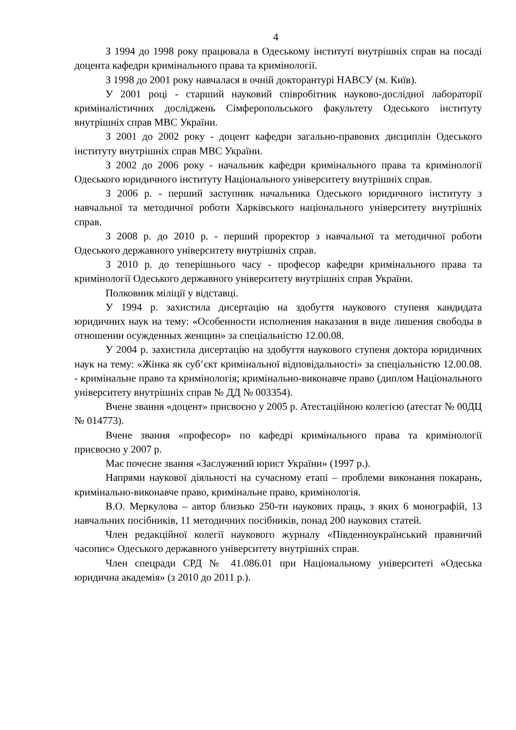4
З 1994 до 1998 року працювала в Одеському інституті внутрішніх справ на посаді доцента кафедри кримінального права та кримінології.
З 1998 до 2001 року навчалася в очній докторантурі НАВСУ (м. Київ).
У 2001 році - старший науковий співробітник науково-дослідної лабораторії криміналістичних досліджень Сімферопольського факультету Одеського інституту внутрішніх справ МВС України.
З 2001 до 2002 року - доцент кафедри загально-правових дисциплін Одеського інституту внутрішніх справ МВС України.
З 2002 до 2006 року - начальник кафедри кримінального права та кримінології Одеського юридичного інституту Національного університету внутрішніх справ.
З 2006 р. - перший заступник начальника Одеського юридичного інституту з навчальної та методичної роботи Харківського національного університету внутрішніх справ.
З 2008 р. до 2010 р. - перший проректор з навчальної та методичної роботи Одеського державного університету внутрішніх справ.
З 2010 р. до теперішнього часу - професор кафедри кримінального права та кримінології Одеського державного університету внутрішніх справ України.
Полковник міліції у відставці.
У 1994 р. захистила дисертацію на здобуття наукового ступеня кандидата юридичних наук на тему: «Особенности исполнения наказания в виде лишения свободы в отношении осужденных женщин» за спеціальністю 12.00.08.
У 2004 р. захистила дисертацію на здобуття наукового ступеня доктора юридичних наук на тему: «Жінка як суб’єкт кримінальної відповідальності» за спеціальністю 12.00.08. - кримінальне право та кримінологія; кримінально-виконавче право (диплом Національного університету внутрішніх справ № ДД № 003354).
Вчене звання «доцент» присвоєно у 2005 р. Атестаційною колегією (атестат № 00ДЦ № 014773).
Вчене звання «професор» по кафедрі кримінального права та кримінології присвоєно у 2007 р.
Має почесне звання «Заслужений юрист України» (1997 р.).
Напрями наукової діяльності на сучасному етапі – проблеми виконання покарань, кримінально-виконавче право, кримінальне право, кримінологія.
В.О. Меркулова – автор близько 250-ти наукових праць, з яких 6 монографій, 13 навчальних посібників, 11 методичних посібників, понад 200 наукових статей.
Член редакційної колегії наукового журналу «Південноукраїнський правничий часопис» Одеського державного університету внутрішніх справ.
Член спецради СРД № 41.086.01 при Національному університеті «Одеська юридична академія» (з 2010 до 2011 р.).